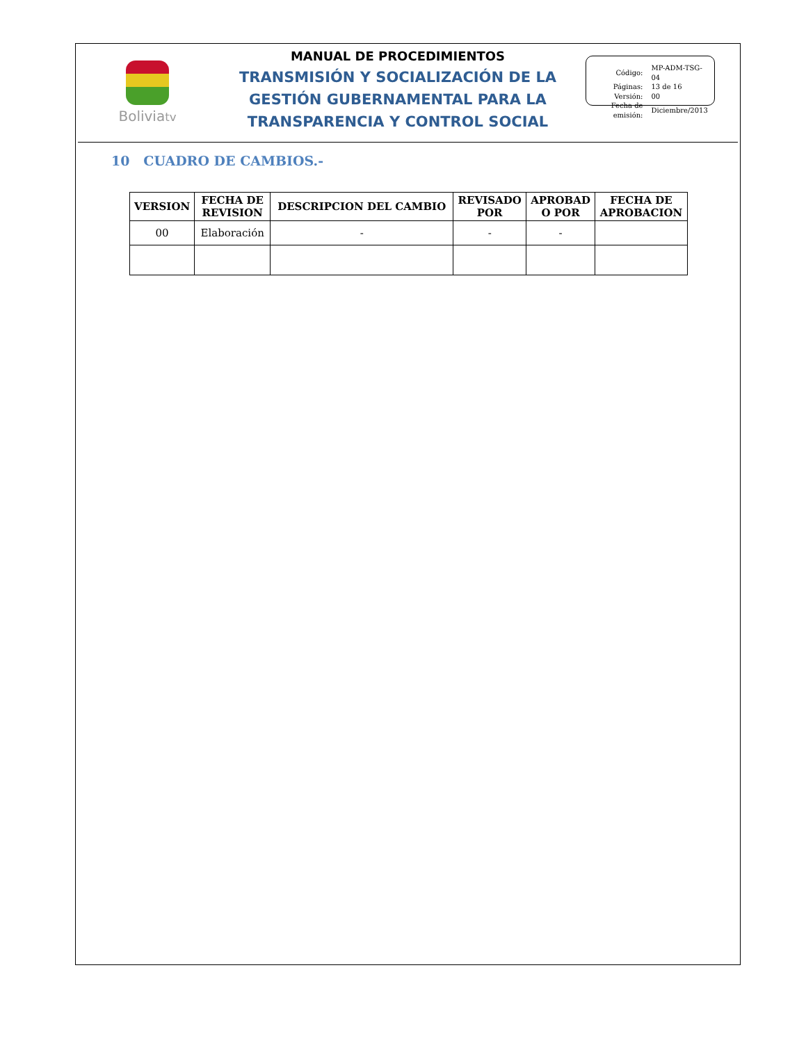Boliviatv
MANUAL DE PROCEDIMIENTOS
TRANSMISIÓN Y SOCIALIZACIÓN DE LA GESTIÓN GUBERNAMENTAL PARA LA TRANSPARENCIA Y CONTROL SOCIAL
| Código: | MP-ADM-TSG-04 |
| Páginas: | 13 de 16 |
| Versión: | 00 |
| Fecha de emisión: | Diciembre/2013 |
10 CUADRO DE CAMBIOS.-
| VERSION | FECHA DE REVISION | DESCRIPCION DEL CAMBIO | REVISADO POR | APROBAD O POR | FECHA DE APROBACION |
| --- | --- | --- | --- | --- | --- |
| 00 | Elaboración | - | - | - | |